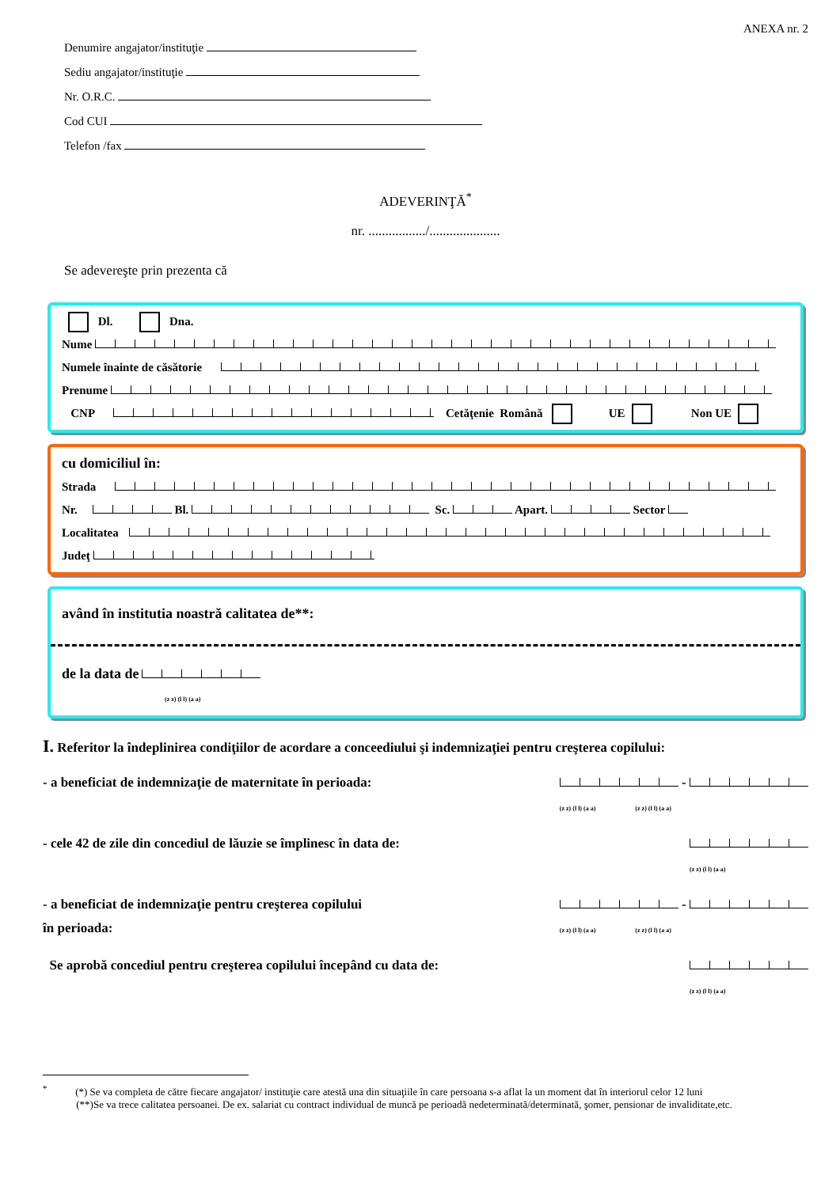ANEXA nr. 2
Denumire angajator/instituţie
Sediu angajator/instituţie
Nr. O.R.C.
Cod CUI
Telefon /fax
ADEVERINŢĂ<sup>*</sup>
nr. ................./.....................
Se adevereşte prin prezenta că
Dl. Dna.
Nume
Numele înainte de căsătorie
Prenume
CNP Cetăţenie Română UE Non UE
cu domiciliul în:
Strada
Nr. Bl. Sc. Apart. Sector
Localitatea
Judeţ
având în institutia noastră calitatea de**:
de la data de
(z z) (l l) (a a)
I. Referitor la îndeplinirea condiţiilor de acordare a conceediului şi indemnizaţiei pentru creşterea copilului:
- a beneficiat de indemnizaţie de maternitate în perioada: -
(z z) (l l) (a a) (z z) (l l) (a a)
- cele 42 de zile din concediul de lăuzie se împlinesc în data de:
(z z) (l l) (a a)
- a beneficiat de indemnizaţie pentru creşterea copilului
în perioada: -
(z z) (l l) (a a) (z z) (l l) (a a)
Se aprobă concediul pentru creşterea copilului începând cu data de:
(z z) (l l) (a a)
<sup>*</sup> (*) Se va completa de către fiecare angajator/ instituţie care atestă una din situaţiile în care persoana s-a aflat la un moment dat în interiorul celor 12 luni
(**)Se va trece calitatea persoanei. De ex. salariat cu contract individual de muncă pe perioadă nedeterminată/determinată, şomer, pensionar de invaliditate,etc.